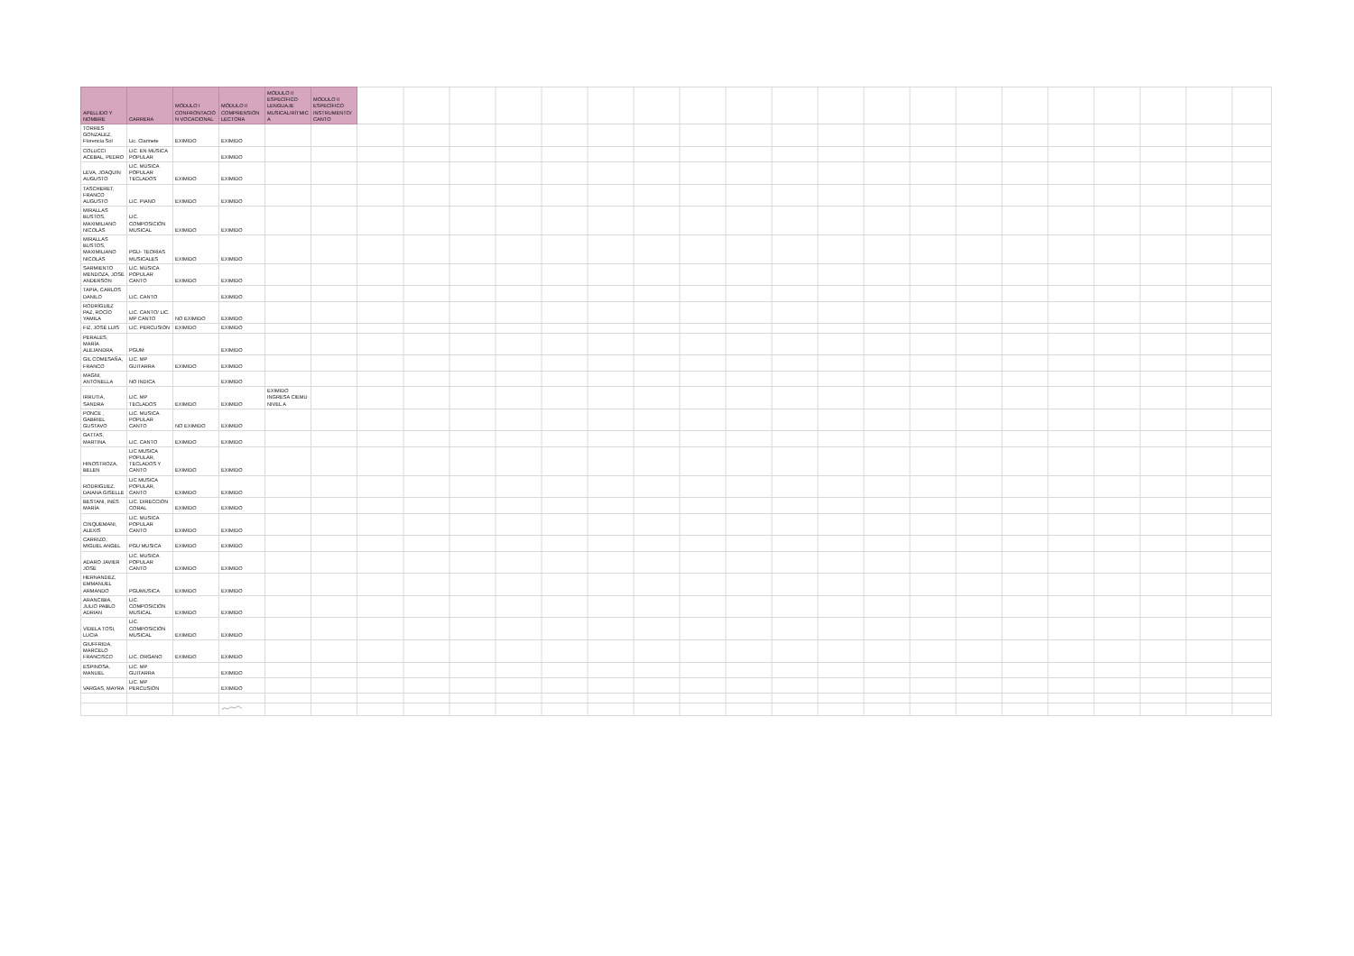| APELLIDO Y NOMBRE | CARRERA | MÓDULO I CONFRONTACIÓN VOCACIONAL | MÓDULO II COMPRENSIÓN LECTORA | MÓDULO II ESPECÍFICO LENGUAJE MUSICAL/RÍTMICA | MÓDULO II ESPECÍFICO INSTRUMENTO/CANTO | |
| --- | --- | --- | --- | --- | --- | --- |
| TORRES GONZALEZ, Florencia Sol | Lic. Clarinete | EXIMIDO | EXIMIDO | | | |
| COLUCCI ACEBAL, PEDRO | LIC. EN MÚSICA POPULAR | | EXIMIDO | | | |
| LEVA, JOAQUÍN AUGUSTO | LIC. MÚSICA POPULAR TECLADOS | EXIMIDO | EXIMIDO | | | |
| TASCHERET, FRANCO AUGUSTO | LIC. PIANO | EXIMIDO | EXIMIDO | | | |
| MIRALLAS BUSTOS, MAXIMILIANO NICOLÁS | LIC. COMPOSICIÓN MUSICAL | EXIMIDO | EXIMIDO | | | |
| MIRALLAS BUSTOS, MAXIMILIANO NICOLÁS | PGU- TEORÍAS MUSICALES | EXIMIDO | EXIMIDO | | | |
| SARMIENTO MENDOZA, JOSÉ ANDERSON | LIC. MÚSICA POPULAR CANTO | EXIMIDO | EXIMIDO | | | |
| TAPIA, CARLOS DANILO | LIC. CANTO | | EXIMIDO | | | |
| RODRÍGUEZ PAZ, ROCÍO YAMILA | LIC. CANTO/ LIC. MP CANTO | NO EXIMIDO | EXIMIDO | | | |
| FIZ, JOSÉ LUIS | LIC. PERCUSIÓN | EXIMIDO | EXIMIDO | | | |
| PERALES, MARÍA ALEJANDRA | PGUM | | EXIMIDO | | | |
| GIL COMESAÑA, FRANCO | LIC. MP GUITARRA | EXIMIDO | EXIMIDO | | | |
| MAGNI, ANTONELLA | NO INDICA | | EXIMIDO | | | |
| IRRUTIA, SANDRA | LIC. MP TECLADOS | EXIMIDO | EXIMIDO | EXIMIDO INGRESA CIEMU NIVEL A | | |
| PONCE , GABRIEL GUSTAVO | LIC. MUSICA POPULAR CANTO | NO EXIMIDO | EXIMIDO | | | |
| GATTAS, MARTINA | LIC. CANTO | EXIMIDO | EXIMIDO | | | |
| HINOSTROZA, BELEN | LIC MUSICA POPULAR, TECLADOS Y CANTO | EXIMIDO | EXIMIDO | | | |
| RODRIGUEZ, DAIANA GISELLE | LIC MUSICA POPULAR, CANTO | EXIMIDO | EXIMIDO | | | |
| BESTANI, INÉS MARÍA | LIC. DIRECCIÓN CORAL | EXIMIDO | EXIMIDO | | | |
| CINQUEMANI, ALEXIS | LIC. MUSICA POPULAR CANTO | EXIMIDO | EXIMIDO | | | |
| CARRIZO, MIGUEL ANGEL | PGU MUSICA | EXIMIDO | EXIMIDO | | | |
| ADARO JAVIER JOSÉ | LIC. MUSICA POPULAR CANTO | EXIMIDO | EXIMIDO | | | |
| HERNANDEZ, EMMANUEL ARMANDO | PGUMUSICA | EXIMIDO | EXIMIDO | | | |
| ARANCIBIA, JULIO PABLO ADRIAN | LIC. COMPOSICIÓN MUSICAL | EXIMIDO | EXIMIDO | | | |
| VIDELA TOSI, LUCIA | LIC. COMPOSICIÓN MUSICAL | EXIMIDO | EXIMIDO | | | |
| GIUFFRIDA, MARCELO FRANCISCO | LIC. ORGANO | EXIMIDO | EXIMIDO | | | |
| ESPINOSA, MANUEL | LIC. MP GUITARRA | | EXIMIDO | | | |
| VARGAS, MAYRA | LIC. MP PERCUSIÓN | | EXIMIDO | | | |